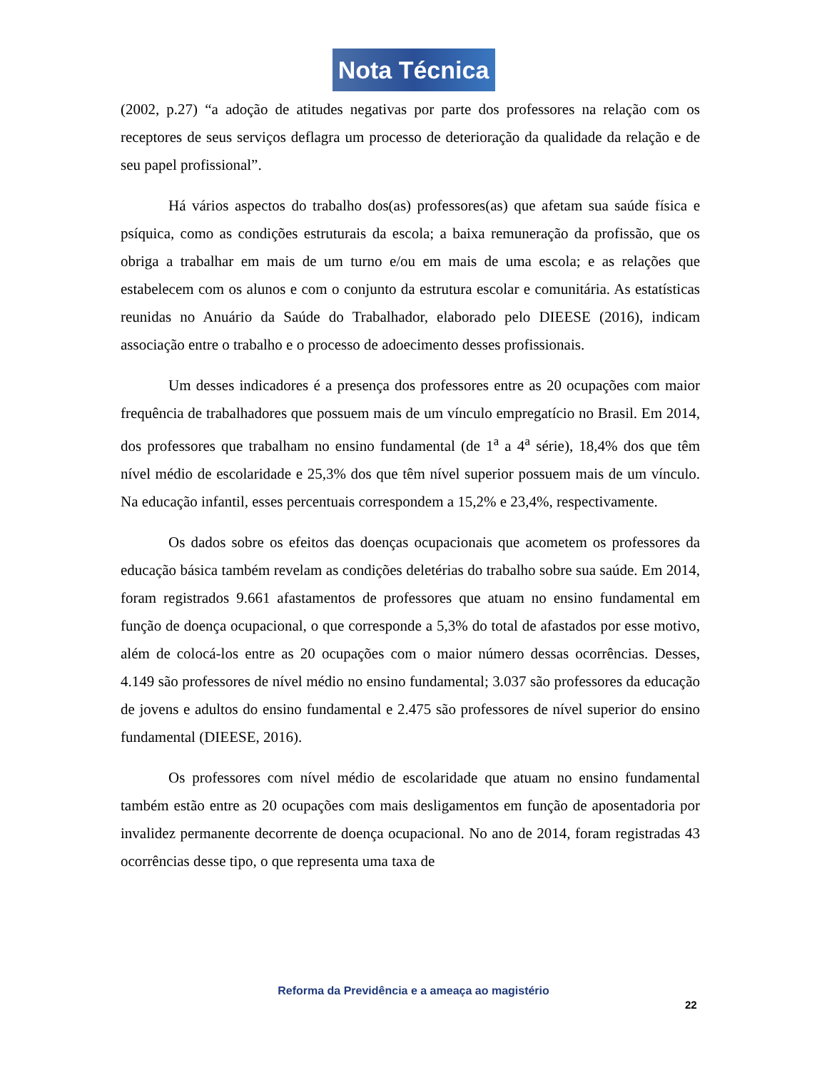Nota Técnica
(2002, p.27) “a adoção de atitudes negativas por parte dos professores na relação com os receptores de seus serviços deflagra um processo de deterioração da qualidade da relação e de seu papel profissional”.
Há vários aspectos do trabalho dos(as) professores(as) que afetam sua saúde física e psíquica, como as condições estruturais da escola; a baixa remuneração da profissão, que os obriga a trabalhar em mais de um turno e/ou em mais de uma escola; e as relações que estabelecem com os alunos e com o conjunto da estrutura escolar e comunitária. As estatísticas reunidas no Anuário da Saúde do Trabalhador, elaborado pelo DIEESE (2016), indicam associação entre o trabalho e o processo de adoecimento desses profissionais.
Um desses indicadores é a presença dos professores entre as 20 ocupações com maior frequência de trabalhadores que possuem mais de um vínculo empregatício no Brasil. Em 2014, dos professores que trabalham no ensino fundamental (de 1<sup>a</sup> a 4<sup>a</sup> série), 18,4% dos que têm nível médio de escolaridade e 25,3% dos que têm nível superior possuem mais de um vínculo. Na educação infantil, esses percentuais correspondem a 15,2% e 23,4%, respectivamente.
Os dados sobre os efeitos das doenças ocupacionais que acometem os professores da educação básica também revelam as condições deletérias do trabalho sobre sua saúde. Em 2014, foram registrados 9.661 afastamentos de professores que atuam no ensino fundamental em função de doença ocupacional, o que corresponde a 5,3% do total de afastados por esse motivo, além de colocá-los entre as 20 ocupações com o maior número dessas ocorrências. Desses, 4.149 são professores de nível médio no ensino fundamental; 3.037 são professores da educação de jovens e adultos do ensino fundamental e 2.475 são professores de nível superior do ensino fundamental (DIEESE, 2016).
Os professores com nível médio de escolaridade que atuam no ensino fundamental também estão entre as 20 ocupações com mais desligamentos em função de aposentadoria por invalidez permanente decorrente de doença ocupacional. No ano de 2014, foram registradas 43 ocorrências desse tipo, o que representa uma taxa de
Reforma da Previdência e a ameaça ao magistério
22